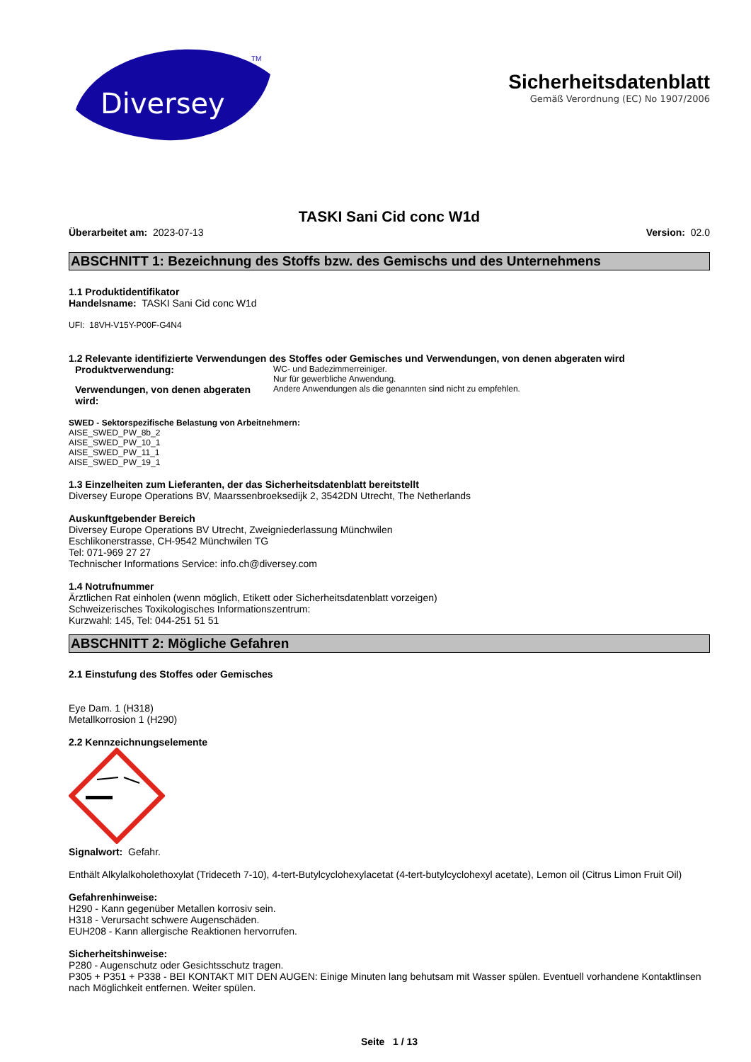Diversey
TM
Sicherheitsdatenblatt
Gemäß Verordnung (EC) No 1907/2006
TASKI Sani Cid conc W1d
Überarbeitet am: 2023-07-13 Version: 02.0
ABSCHNITT 1: Bezeichnung des Stoffs bzw. des Gemischs und des Unternehmens
1.1 Produktidentifikator
Handelsname: TASKI Sani Cid conc W1d
UFI: 18VH-V15Y-P00F-G4N4
1.2 Relevante identifizierte Verwendungen des Stoffes oder Gemisches und Verwendungen, von denen abgeraten wird
Produktverwendung:
WC- und Badezimmerreiniger.
Nur für gewerbliche Anwendung.
Verwendungen, von denen abgeraten wird:
Andere Anwendungen als die genannten sind nicht zu empfehlen.
SWED - Sektorspezifische Belastung von Arbeitnehmern:
AISE_SWED_PW_8b_2
AISE_SWED_PW_10_1
AISE_SWED_PW_11_1
AISE_SWED_PW_19_1
1.3 Einzelheiten zum Lieferanten, der das Sicherheitsdatenblatt bereitstellt
Diversey Europe Operations BV, Maarssenbroeksedijk 2, 3542DN Utrecht, The Netherlands
Auskunftgebender Bereich
Diversey Europe Operations BV Utrecht, Zweigniederlassung Münchwilen
Eschlikonerstrasse, CH-9542 Münchwilen TG
Tel: 071-969 27 27
Technischer Informations Service: info.ch@diversey.com
1.4 Notrufnummer
Ärztlichen Rat einholen (wenn möglich, Etikett oder Sicherheitsdatenblatt vorzeigen)
Schweizerisches Toxikologisches Informationszentrum:
Kurzwahl: 145, Tel: 044-251 51 51
ABSCHNITT 2: Mögliche Gefahren
2.1 Einstufung des Stoffes oder Gemisches
Eye Dam. 1 (H318)
Metallkorrosion 1 (H290)
2.2 Kennzeichnungselemente
Signalwort: Gefahr.
Enthält Alkylalkoholethoxylat (Trideceth 7-10), 4-tert-Butylcyclohexylacetat (4-tert-butylcyclohexyl acetate), Lemon oil (Citrus Limon Fruit Oil)
Gefahrenhinweise:
H290 - Kann gegenüber Metallen korrosiv sein.
H318 - Verursacht schwere Augenschäden.
EUH208 - Kann allergische Reaktionen hervorrufen.
Sicherheitshinweise:
P280 - Augenschutz oder Gesichtsschutz tragen.
P305 + P351 + P338 - BEI KONTAKT MIT DEN AUGEN: Einige Minuten lang behutsam mit Wasser spülen. Eventuell vorhandene Kontaktlinsen nach Möglichkeit entfernen. Weiter spülen.
Seite 1 / 13